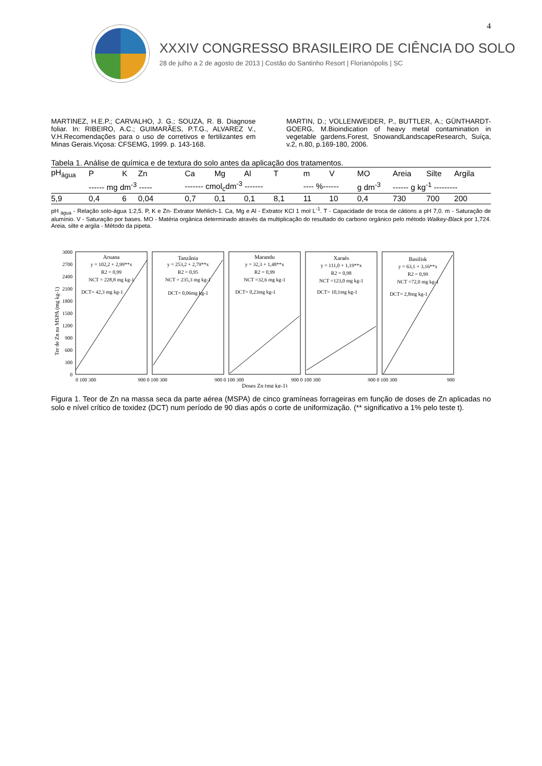4
XXXIV CONGRESSO BRASILEIRO DE CIÊNCIA DO SOLO
28 de julho a 2 de agosto de 2013 | Costão do Santinho Resort | Florianópolis | SC
MARTINEZ, H.E.P.; CARVALHO, J. G.; SOUZA, R. B. Diagnose foliar. In: RIBEIRO, A.C.; GUIMARÃES, P.T.G., ALVAREZ V., V.H.Recomendações para o uso de corretivos e fertilizantes em Minas Gerais.Viçosa: CFSEMG, 1999. p. 143-168.
MARTIN, D.; VOLLENWEIDER, P., BUTTLER, A.; GÜNTHARDT-GOERG, M.Bioindication of heavy metal contamination in vegetable gardens.Forest, SnowandLandscapeResearch, Suíça, v.2, n.80, p.169-180, 2006.
Tabela 1. Análise de química e de textura do solo antes da aplicação dos tratamentos.
| pH<sub>água</sub> | P | K | Zn | Ca | Mg | Al | T | m | V | MO | Areia | Silte | Argila |
| --- | --- | --- | --- | --- | --- | --- | --- | --- | --- | --- | --- | --- | --- |
| | ------ mg dm<sup>-3</sup> ----- | | | ------- cmol<sub>c</sub>dm<sup>-3</sup> ------- | | | | ---- %------ | | g dm<sup>-3</sup> | ------ g kg<sup>-1</sup> --------- | | |
| 5,9 | 0,4 | 6 | 0,04 | 0,7 | 0,1 | 0,1 | 8,1 | 11 | 10 | 0,4 | 730 | 700 | 200 |
pH <sub>água</sub> - Relação solo-água 1:2,5. P, K e Zn- Extrator Mehlich-1. Ca, Mg e Al - Extrator KCl 1 mol L<sup>-1</sup>. T - Capacidade de troca de cátions a pH 7,0. m - Saturação de alumínio. V - Saturação por bases. MO - Matéria orgânica determinado através da multiplicação do resultado do carbono orgânico pelo método Walkey-Black por 1,724. Areia, silte e argila - Método da pipeta.
Ter de Zn na MSPA (mg kg-1)
3000
2700
2400
2100
1800
1500
1200
900
600
300
0
Aruana
y = 102,2 + 2,99**x
R2 = 0,99
NCT = 228,8 mg kg-1
DCT= 42,3 mg kg-1
Tanzânia
y = 253,2 + 2,79**x
R2 = 0,95
NCT = 235,3 mg kg-1
DCT= 0,06mg kg-1
Marandu
y = 32,3 + 1,48**x
R2 = 0,99
NCT =32,6 mg kg-1
DCT= 0,23mg kg-1
Xaraés
y = 111,0 + 1,19**x
R2 = 0,98
NCT =123,0 mg kg-1
DCT= 10,1mg kg-1
Basilisk
y = 63,1 + 3,16**x
R2 = 0,99
NCT =72,0 mg kg-1
DCT= 2,8mg kg-1
Doses Zn (mg kg-1)
0 100 300
900 0 100 300
900 0 100 300
900 0 100 300
900 0 100 300
900
Figura 1. Teor de Zn na massa seca da parte aérea (MSPA) de cinco gramíneas forrageiras em função de doses de Zn aplicadas no solo e nível crítico de toxidez (DCT) num período de 90 dias após o corte de uniformização. (** significativo a 1% pelo teste t).